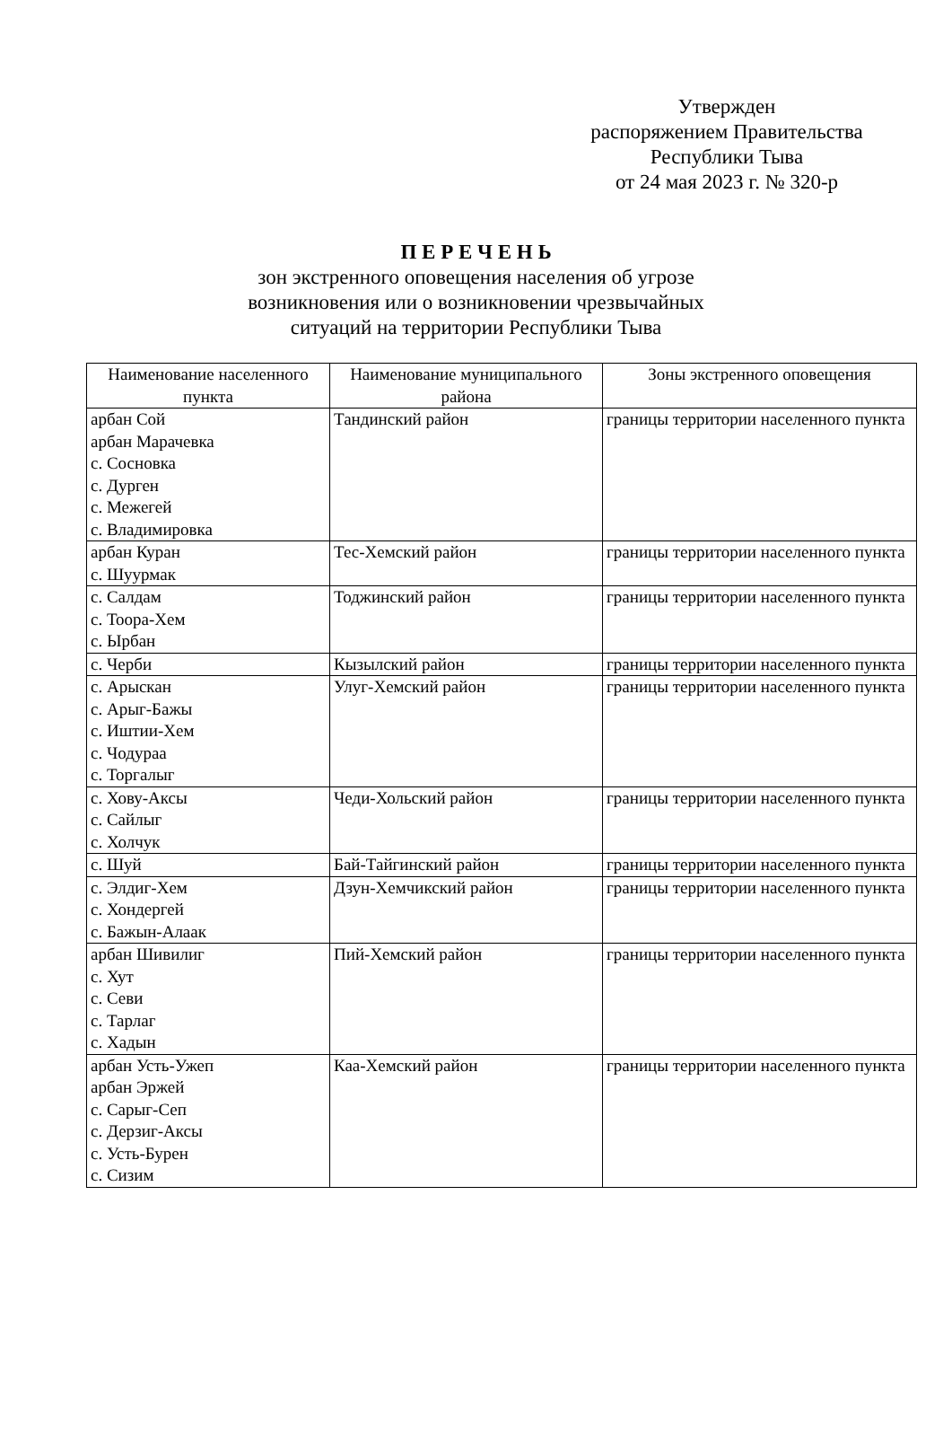Утвержден
распоряжением Правительства
Республики Тыва
от 24 мая 2023 г. № 320-р
П Е Р Е Ч Е Н Ь
зон экстренного оповещения населения об угрозе
возникновения или о возникновении чрезвычайных
ситуаций на территории Республики Тыва
| Наименование населенного пункта | Наименование муниципального района | Зоны экстренного оповещения |
| --- | --- | --- |
| арбан Сой арбан Марачевка с. Сосновка с. Дурген с. Межегей с. Владимировка | Тандинский район | границы территории населенного пункта |
| арбан Куран с. Шуурмак | Тес-Хемский район | границы территории населенного пункта |
| с. Салдам с. Тоора-Хем с. Ырбан | Тоджинский район | границы территории населенного пункта |
| с. Черби | Кызылский район | границы территории населенного пункта |
| с. Арыскан с. Арыг-Бажы с. Иштии-Хем с. Чодураа с. Торгалыг | Улуг-Хемский район | границы территории населенного пункта |
| с. Хову-Аксы с. Сайлыг с. Холчук | Чеди-Хольский район | границы территории населенного пункта |
| с. Шуй | Бай-Тайгинский район | границы территории населенного пункта |
| с. Элдиг-Хем с. Хондергей с. Бажын-Алаак | Дзун-Хемчикский район | границы территории населенного пункта |
| арбан Шивилиг с. Хут с. Севи с. Тарлаг с. Хадын | Пий-Хемский район | границы территории населенного пункта |
| арбан Усть-Ужеп арбан Эржей с. Сарыг-Сеп с. Дерзиг-Аксы с. Усть-Бурен с. Сизим | Каа-Хемский район | границы территории населенного пункта |